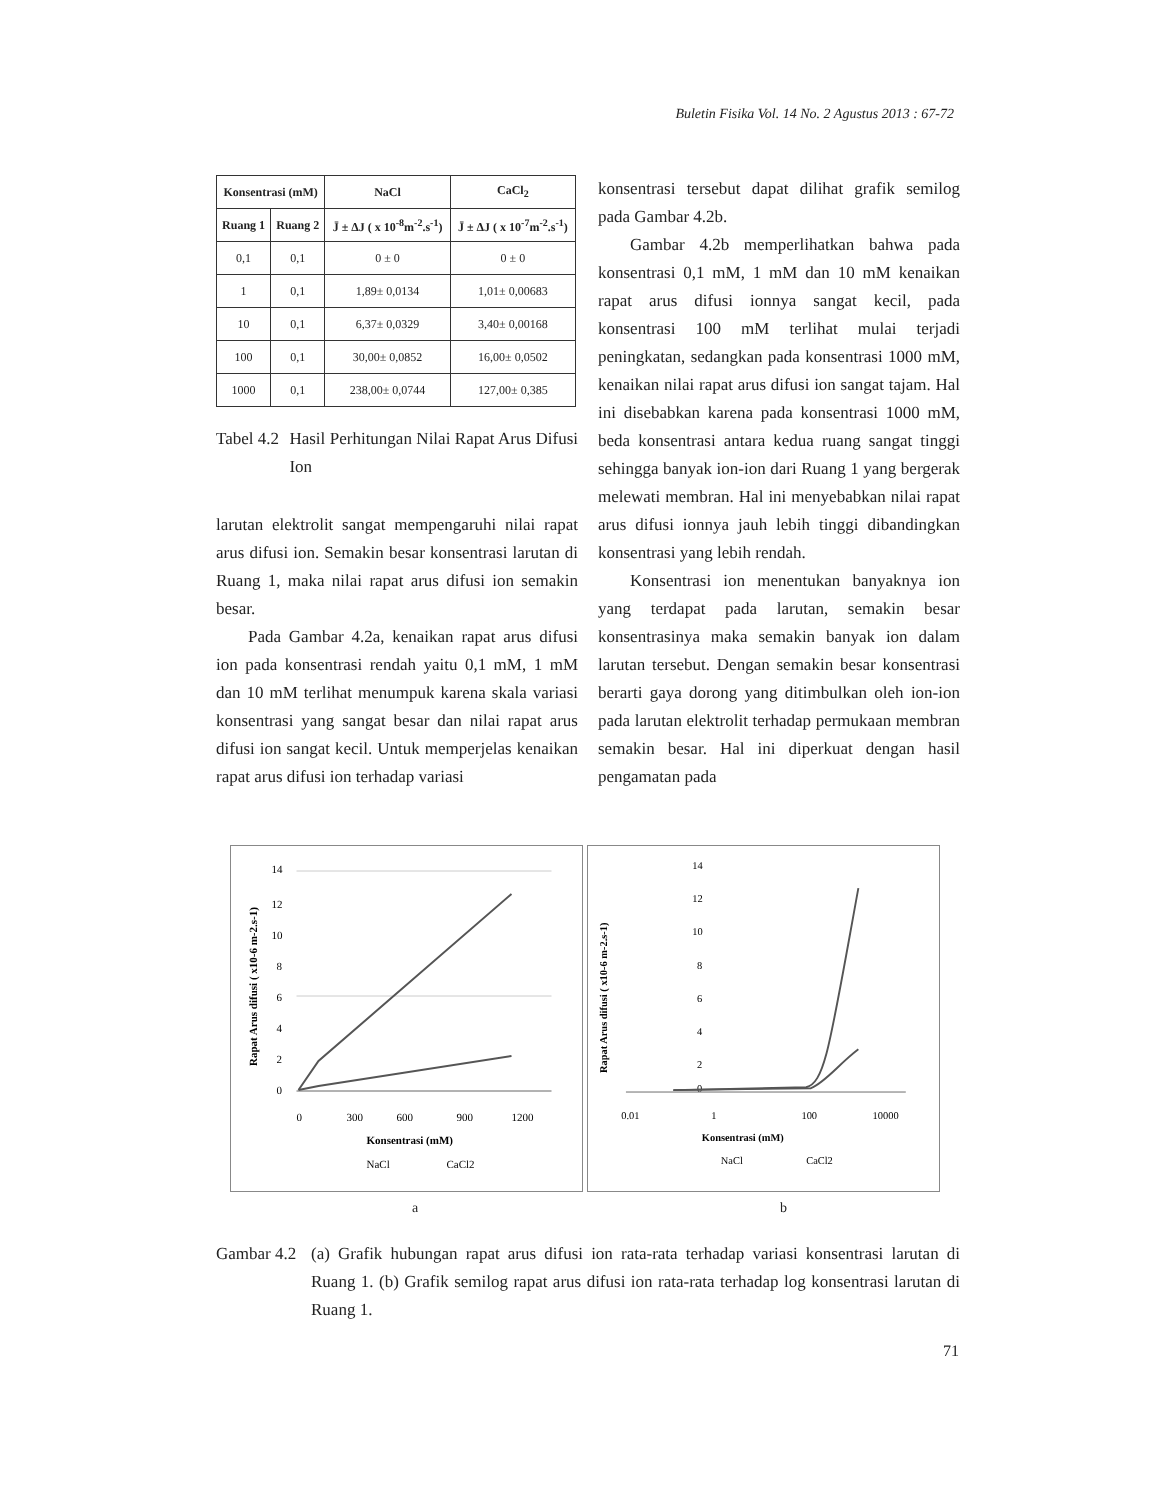Buletin Fisika Vol. 14 No. 2 Agustus 2013 : 67-72
| Konsentrasi (mM) | | NaCl | CaCl<sub>2</sub> |
| --- | --- | --- | --- |
| Ruang 1 | Ruang 2 | J̄ ± ΔJ ( x 10<sup>-8</sup>m<sup>-2</sup>.s<sup>-1</sup>) | J̄ ± ΔJ ( x 10<sup>-7</sup>m<sup>-2</sup>.s<sup>-1</sup>) |
| 0,1 | 0,1 | 0 ± 0 | 0 ± 0 |
| 1 | 0,1 | 1,89± 0,0134 | 1,01± 0,00683 |
| 10 | 0,1 | 6,37± 0,0329 | 3,40± 0,00168 |
| 100 | 0,1 | 30,00± 0,0852 | 16,00± 0,0502 |
| 1000 | 0,1 | 238,00± 0,0744 | 127,00± 0,385 |
Tabel 4.2 Hasil Perhitungan Nilai Rapat Arus Difusi Ion
larutan elektrolit sangat mempengaruhi nilai rapat arus difusi ion. Semakin besar konsentrasi larutan di Ruang 1, maka nilai rapat arus difusi ion semakin besar.
Pada Gambar 4.2a, kenaikan rapat arus difusi ion pada konsentrasi rendah yaitu 0,1 mM, 1 mM dan 10 mM terlihat menumpuk karena skala variasi konsentrasi yang sangat besar dan nilai rapat arus difusi ion sangat kecil. Untuk memperjelas kenaikan rapat arus difusi ion terhadap variasi
konsentrasi tersebut dapat dilihat grafik semilog pada Gambar 4.2b.
Gambar 4.2b memperlihatkan bahwa pada konsentrasi 0,1 mM, 1 mM dan 10 mM kenaikan rapat arus difusi ionnya sangat kecil, pada konsentrasi 100 mM terlihat mulai terjadi peningkatan, sedangkan pada konsentrasi 1000 mM, kenaikan nilai rapat arus difusi ion sangat tajam. Hal ini disebabkan karena pada konsentrasi 1000 mM, beda konsentrasi antara kedua ruang sangat tinggi sehingga banyak ion-ion dari Ruang 1 yang bergerak melewati membran. Hal ini menyebabkan nilai rapat arus difusi ionnya jauh lebih tinggi dibandingkan konsentrasi yang lebih rendah.
Konsentrasi ion menentukan banyaknya ion yang terdapat pada larutan, semakin besar konsentrasinya maka semakin banyak ion dalam larutan tersebut. Dengan semakin besar konsentrasi berarti gaya dorong yang ditimbulkan oleh ion-ion pada larutan elektrolit terhadap permukaan membran semakin besar. Hal ini diperkuat dengan hasil pengamatan pada
Rapat Arus difusi ( x10-6 m-2.s-1)
14
12
10
8
6
4
2
0
0
300
600
900
1200
Konsentrasi (mM)
NaCl
CaCl2
Rapat Arus difusi ( x10-6 m-2.s-1)
14
12
10
8
6
4
2
0
0.01
1
100
10000
Konsentrasi (mM)
NaCl
CaCl2
a b
Gambar 4.2 (a) Grafik hubungan rapat arus difusi ion rata-rata terhadap variasi konsentrasi larutan di Ruang 1. (b) Grafik semilog rapat arus difusi ion rata-rata terhadap log konsentrasi larutan di Ruang 1.
71